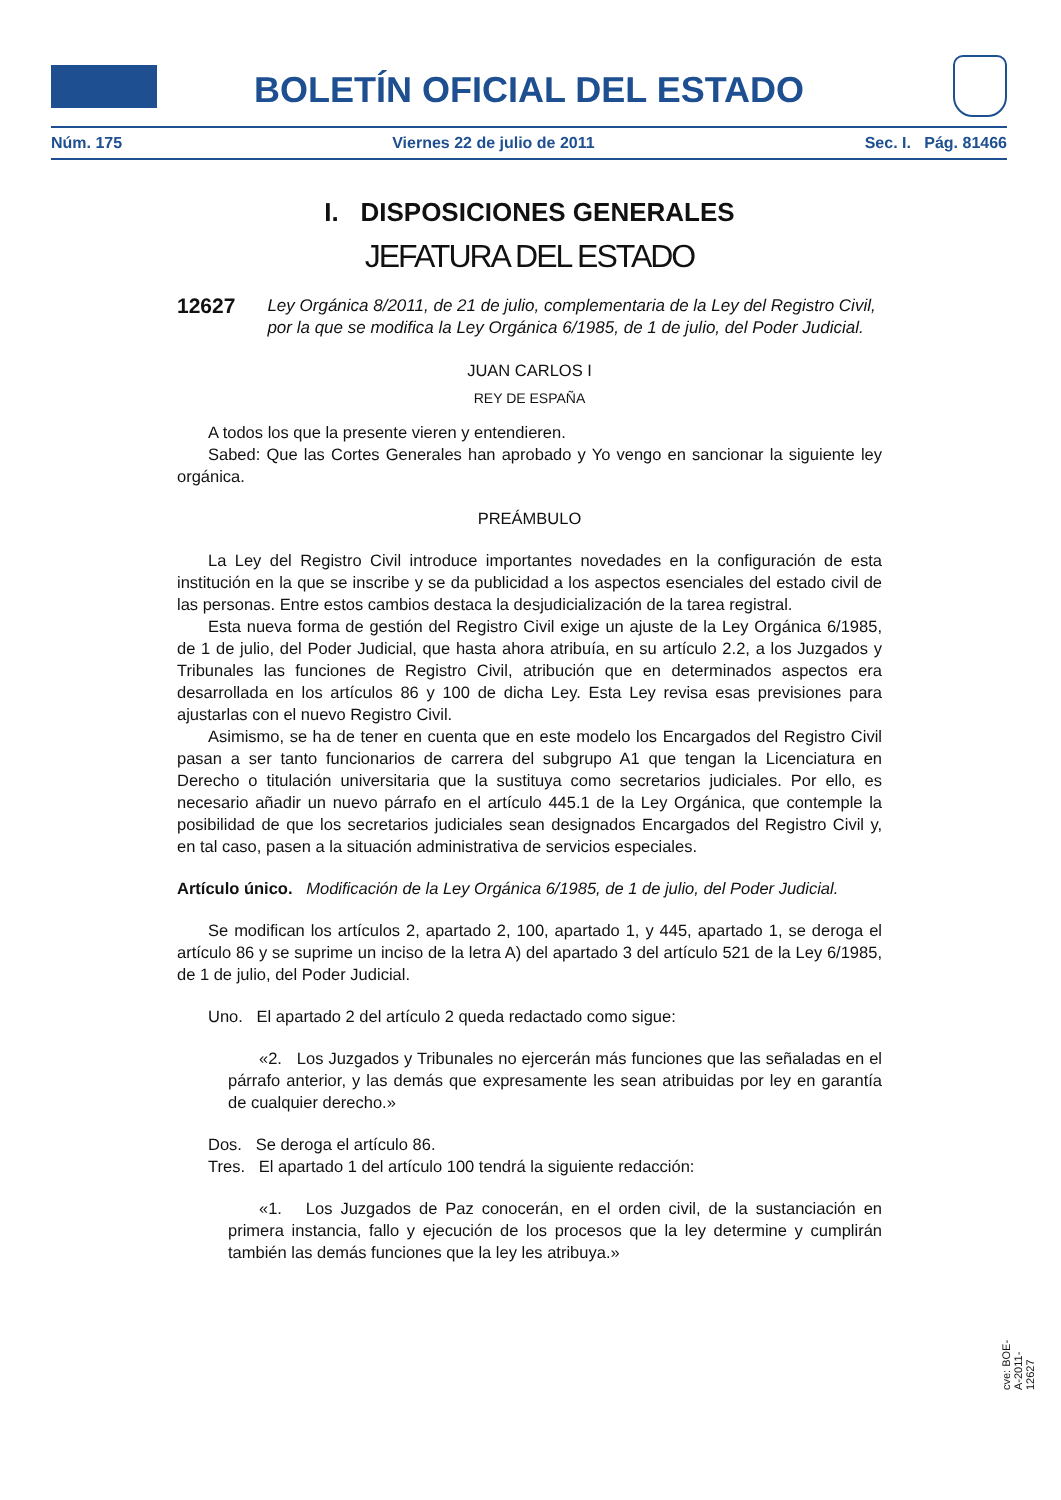BOLETÍN OFICIAL DEL ESTADO
Núm. 175 Viernes 22 de julio de 2011 Sec. I. Pág. 81466
I. DISPOSICIONES GENERALES
JEFATURA DEL ESTADO
12627 Ley Orgánica 8/2011, de 21 de julio, complementaria de la Ley del Registro Civil, por la que se modifica la Ley Orgánica 6/1985, de 1 de julio, del Poder Judicial.
JUAN CARLOS I
REY DE ESPAÑA
A todos los que la presente vieren y entendieren.
Sabed: Que las Cortes Generales han aprobado y Yo vengo en sancionar la siguiente ley orgánica.
PREÁMBULO
La Ley del Registro Civil introduce importantes novedades en la configuración de esta institución en la que se inscribe y se da publicidad a los aspectos esenciales del estado civil de las personas. Entre estos cambios destaca la desjudicialización de la tarea registral.
Esta nueva forma de gestión del Registro Civil exige un ajuste de la Ley Orgánica 6/1985, de 1 de julio, del Poder Judicial, que hasta ahora atribuía, en su artículo 2.2, a los Juzgados y Tribunales las funciones de Registro Civil, atribución que en determinados aspectos era desarrollada en los artículos 86 y 100 de dicha Ley. Esta Ley revisa esas previsiones para ajustarlas con el nuevo Registro Civil.
Asimismo, se ha de tener en cuenta que en este modelo los Encargados del Registro Civil pasan a ser tanto funcionarios de carrera del subgrupo A1 que tengan la Licenciatura en Derecho o titulación universitaria que la sustituya como secretarios judiciales. Por ello, es necesario añadir un nuevo párrafo en el artículo 445.1 de la Ley Orgánica, que contemple la posibilidad de que los secretarios judiciales sean designados Encargados del Registro Civil y, en tal caso, pasen a la situación administrativa de servicios especiales.
Artículo único. Modificación de la Ley Orgánica 6/1985, de 1 de julio, del Poder Judicial.
Se modifican los artículos 2, apartado 2, 100, apartado 1, y 445, apartado 1, se deroga el artículo 86 y se suprime un inciso de la letra A) del apartado 3 del artículo 521 de la Ley 6/1985, de 1 de julio, del Poder Judicial.
Uno. El apartado 2 del artículo 2 queda redactado como sigue:
«2. Los Juzgados y Tribunales no ejercerán más funciones que las señaladas en el párrafo anterior, y las demás que expresamente les sean atribuidas por ley en garantía de cualquier derecho.»
Dos. Se deroga el artículo 86.
Tres. El apartado 1 del artículo 100 tendrá la siguiente redacción:
«1. Los Juzgados de Paz conocerán, en el orden civil, de la sustanciación en primera instancia, fallo y ejecución de los procesos que la ley determine y cumplirán también las demás funciones que la ley les atribuya.»
cve: BOE-A-2011-12627